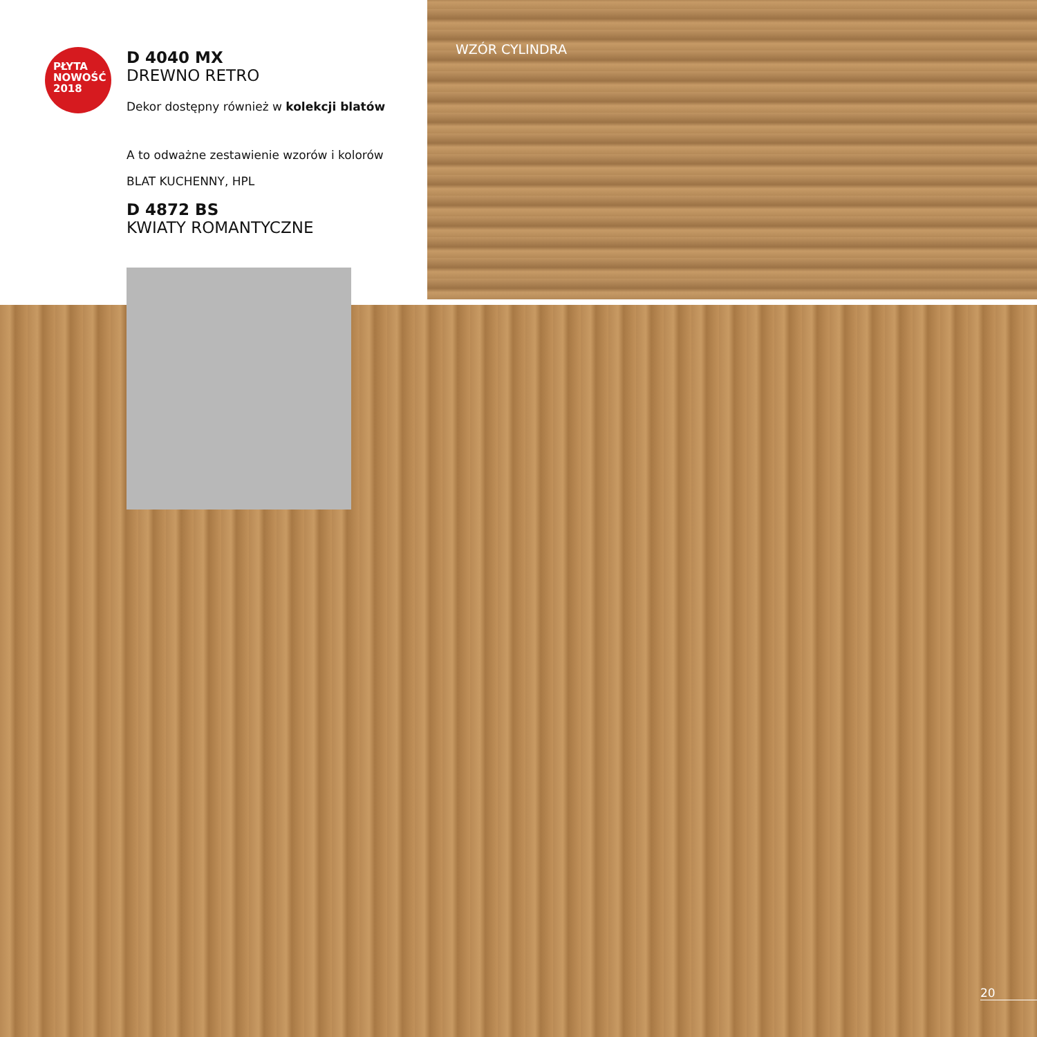PŁYTA
NOWOŚĆ
2018
D 4040 MX
DREWNO RETRO
Dekor dostępny również w kolekcji blatów
A to odważne zestawienie wzorów i kolorów
BLAT KUCHENNY, HPL
D 4872 BS
KWIATY ROMANTYCZNE
WZÓR CYLINDRA
20